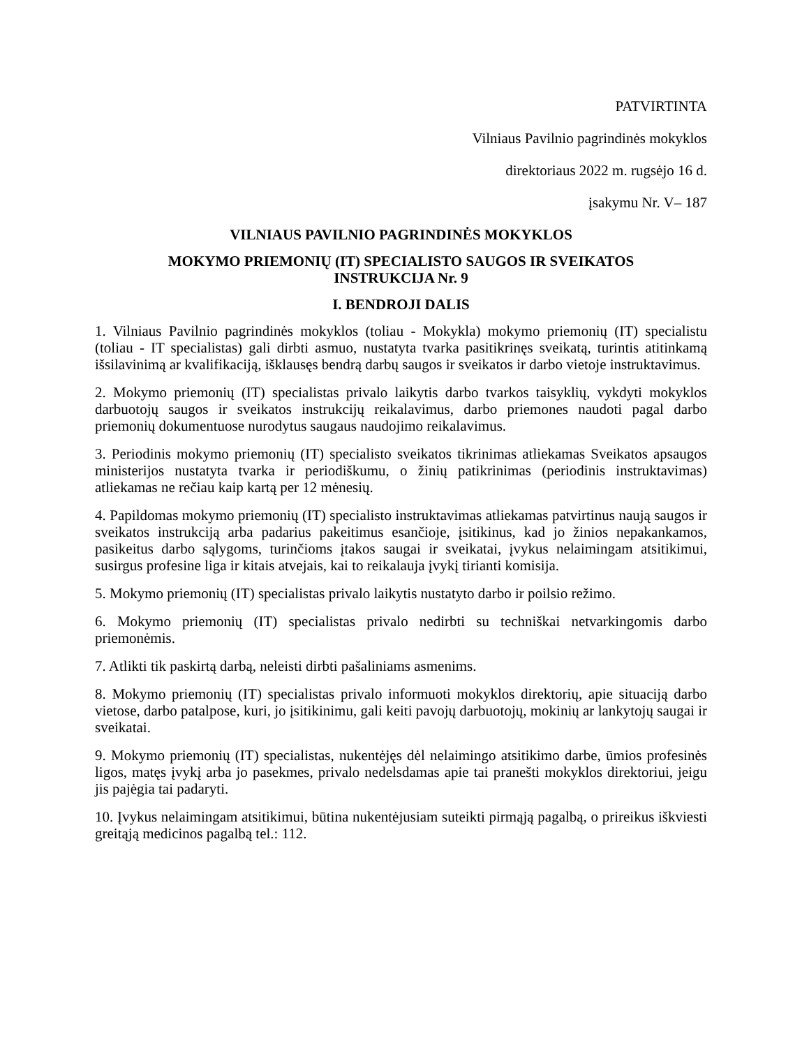PATVIRTINTA
Vilniaus Pavilnio pagrindinės mokyklos
direktoriaus 2022 m. rugsėjo 16 d.
įsakymu Nr. V– 187
VILNIAUS PAVILNIO PAGRINDINĖS MOKYKLOS
MOKYMO PRIEMONIŲ (IT) SPECIALISTO SAUGOS IR SVEIKATOS
INSTRUKCIJA Nr. 9
I. BENDROJI DALIS
1. Vilniaus Pavilnio pagrindinės mokyklos (toliau - Mokykla) mokymo priemonių (IT) specialistu (toliau - IT specialistas) gali dirbti asmuo, nustatyta tvarka pasitikrinęs sveikatą, turintis atitinkamą išsilavinimą ar kvalifikaciją, išklausęs bendrą darbų saugos ir sveikatos ir darbo vietoje instruktavimus.
2. Mokymo priemonių (IT) specialistas privalo laikytis darbo tvarkos taisyklių, vykdyti mokyklos darbuotojų saugos ir sveikatos instrukcijų reikalavimus, darbo priemones naudoti pagal darbo priemonių dokumentuose nurodytus saugaus naudojimo reikalavimus.
3. Periodinis mokymo priemonių (IT) specialisto sveikatos tikrinimas atliekamas Sveikatos apsaugos ministerijos nustatyta tvarka ir periodiškumu, o žinių patikrinimas (periodinis instruktavimas) atliekamas ne rečiau kaip kartą per 12 mėnesių.
4. Papildomas mokymo priemonių (IT) specialisto instruktavimas atliekamas patvirtinus naują saugos ir sveikatos instrukciją arba padarius pakeitimus esančioje, įsitikinus, kad jo žinios nepakankamos, pasikeitus darbo sąlygoms, turinčioms įtakos saugai ir sveikatai, įvykus nelaimingam atsitikimui, susirgus profesine liga ir kitais atvejais, kai to reikalauja įvykį tirianti komisija.
5. Mokymo priemonių (IT) specialistas privalo laikytis nustatyto darbo ir poilsio režimo.
6. Mokymo priemonių (IT) specialistas privalo nedirbti su techniškai netvarkingomis darbo priemonėmis.
7. Atlikti tik paskirtą darbą, neleisti dirbti pašaliniams asmenims.
8. Mokymo priemonių (IT) specialistas privalo informuoti mokyklos direktorių, apie situaciją darbo vietose, darbo patalpose, kuri, jo įsitikinimu, gali keiti pavojų darbuotojų, mokinių ar lankytojų saugai ir sveikatai.
9. Mokymo priemonių (IT) specialistas, nukentėjęs dėl nelaimingo atsitikimo darbe, ūmios profesinės ligos, matęs įvykį arba jo pasekmes, privalo nedelsdamas apie tai pranešti mokyklos direktoriui, jeigu jis pajėgia tai padaryti.
10. Įvykus nelaimingam atsitikimui, būtina nukentėjusiam suteikti pirmąją pagalbą, o prireikus iškviesti greitąją medicinos pagalbą tel.: 112.